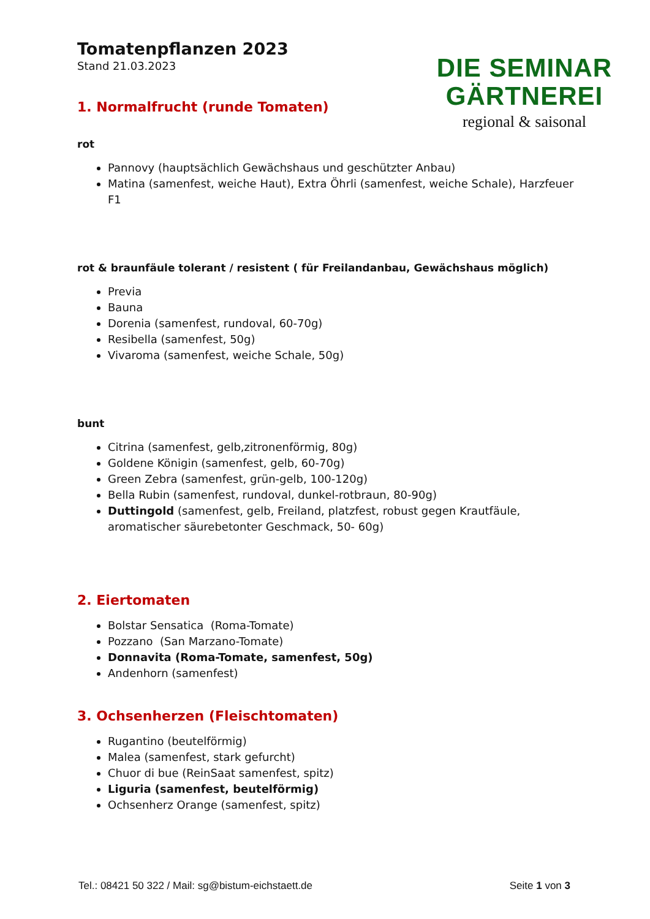Tomatenpflanzen 2023
Stand 21.03.2023
DIE SEMINAR
GÄRTNEREI
regional & saisonal
1. Normalfrucht (runde Tomaten)
rot
Pannovy (hauptsächlich Gewächshaus und geschützter Anbau)
Matina (samenfest, weiche Haut), Extra Öhrli (samenfest, weiche Schale), Harzfeuer F1
rot & braunfäule tolerant / resistent ( für Freilandanbau, Gewächshaus möglich)
Previa
Bauna
Dorenia (samenfest, rundoval, 60-70g)
Resibella (samenfest, 50g)
Vivaroma (samenfest, weiche Schale, 50g)
bunt
Citrina (samenfest, gelb,zitronenförmig, 80g)
Goldene Königin (samenfest, gelb, 60-70g)
Green Zebra (samenfest, grün-gelb, 100-120g)
Bella Rubin (samenfest, rundoval, dunkel-rotbraun, 80-90g)
Duttingold (samenfest, gelb, Freiland, platzfest, robust gegen Krautfäule, aromatischer säurebetonter Geschmack, 50- 60g)
2. Eiertomaten
Bolstar Sensatica (Roma-Tomate)
Pozzano (San Marzano-Tomate)
Donnavita (Roma-Tomate, samenfest, 50g)
Andenhorn (samenfest)
3. Ochsenherzen (Fleischtomaten)
Rugantino (beutelförmig)
Malea (samenfest, stark gefurcht)
Chuor di bue (ReinSaat samenfest, spitz)
Liguria (samenfest, beutelförmig)
Ochsenherz Orange (samenfest, spitz)
Tel.: 08421 50 322 / Mail: sg@bistum-eichstaett.de Seite 1 von 3